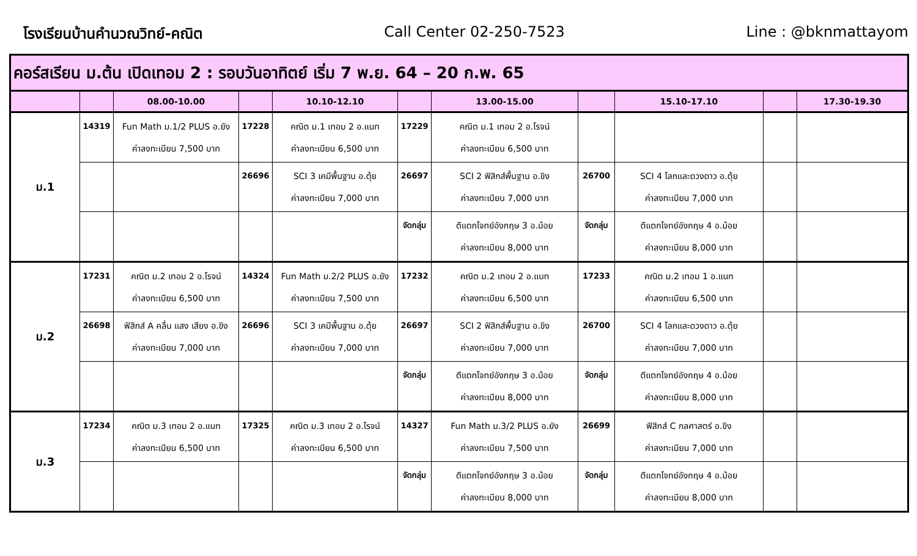โรงเรียนบ้านคำนวณวิทย์-คณิต Call Center 02-250-7523 Line : @bknmattayom
| คอร์สเรียน ม.ต้น เปิดเทอม 2 : รอบวันอาทิตย์ เริ่ม 7 พ.ย. 64 – 20 ก.พ. 65 | | | | | | | | | | |
| | | 08.00-10.00 | | 10.10-12.10 | | 13.00-15.00 | | 15.10-17.10 | | 17.30-19.30 |
| ม.1 | 14319 | Fun Math ม.1/2 PLUS อ.ยัง ค่าลงทะเบียน 7,500 บาท | 17228 | คณิต ม.1 เทอม 2 อ.แนท ค่าลงทะเบียน 6,500 บาท | 17229 | คณิต ม.1 เทอม 2 อ.โรจน์ ค่าลงทะเบียน 6,500 บาท | | | | |
| | | | 26696 | SCI 3 เคมีพื้นฐาน อ.ตุ้ย ค่าลงทะเบียน 7,000 บาท | 26697 | SCI 2 ฟิสิกส์พื้นฐาน อ.ขิง ค่าลงทะเบียน 7,000 บาท | 26700 | SCI 4 โลกและดวงดาว อ.ตุ้ย ค่าลงทะเบียน 7,000 บาท | | |
| | | | | | จัดกลุ่ม | ตีแตกโจทย์อังกฤษ 3 อ.ม้อย ค่าลงทะเบียน 8,000 บาท | จัดกลุ่ม | ตีแตกโจทย์อังกฤษ 4 อ.ม้อย ค่าลงทะเบียน 8,000 บาท | | |
| ม.2 | 17231 | คณิต ม.2 เทอม 2 อ.โรจน์ ค่าลงทะเบียน 6,500 บาท | 14324 | Fun Math ม.2/2 PLUS อ.ยัง ค่าลงทะเบียน 7,500 บาท | 17232 | คณิต ม.2 เทอม 2 อ.แนท ค่าลงทะเบียน 6,500 บาท | 17233 | คณิต ม.2 เทอม 1 อ.แนท ค่าลงทะเบียน 6,500 บาท | | |
| | 26698 | ฟิสิกส์ A คลื่น แสง เสียง อ.ขิง ค่าลงทะเบียน 7,000 บาท | 26696 | SCI 3 เคมีพื้นฐาน อ.ตุ้ย ค่าลงทะเบียน 7,000 บาท | 26697 | SCI 2 ฟิสิกส์พื้นฐาน อ.ขิง ค่าลงทะเบียน 7,000 บาท | 26700 | SCI 4 โลกและดวงดาว อ.ตุ้ย ค่าลงทะเบียน 7,000 บาท | | |
| | | | | | จัดกลุ่ม | ตีแตกโจทย์อังกฤษ 3 อ.ม้อย ค่าลงทะเบียน 8,000 บาท | จัดกลุ่ม | ตีแตกโจทย์อังกฤษ 4 อ.ม้อย ค่าลงทะเบียน 8,000 บาท | | |
| ม.3 | 17234 | คณิต ม.3 เทอม 2 อ.แนท ค่าลงทะเบียน 6,500 บาท | 17325 | คณิต ม.3 เทอม 2 อ.โรจน์ ค่าลงทะเบียน 6,500 บาท | 14327 | Fun Math ม.3/2 PLUS อ.ยัง ค่าลงทะเบียน 7,500 บาท | 26699 | ฟิสิกส์ C กลศาสตร์ อ.ขิง ค่าลงทะเบียน 7,000 บาท | | |
| | | | | | จัดกลุ่ม | ตีแตกโจทย์อังกฤษ 3 อ.ม้อย ค่าลงทะเบียน 8,000 บาท | จัดกลุ่ม | ตีแตกโจทย์อังกฤษ 4 อ.ม้อย ค่าลงทะเบียน 8,000 บาท | | |